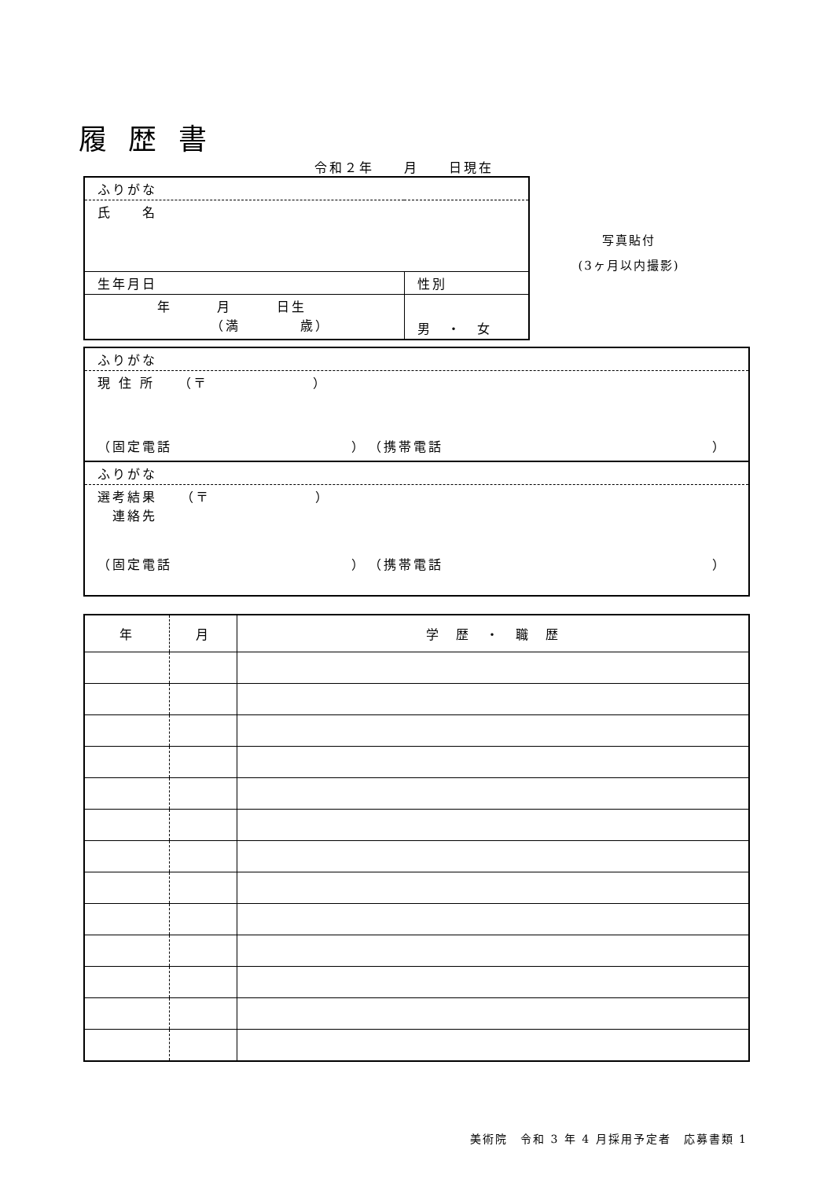履 歴 書
令和２年　　月　　日現在
| ふりがな | |
| 氏 名 | |
| 生年月日 | 性別 |
| 年 月 日生 （満 歳） | 男 ・ 女 |
写真貼付
(3ヶ月以内撮影)
| ふりがな |
| 現 住 所 （〒 ） （固定電話 ） （携帯電話 ） |
| ふりがな |
| 選考結果 （〒 ） 連絡先 （固定電話 ） （携帯電話 ） |
| 年 | 月 | 学 歴 ・ 職 歴 |
| --- | --- | --- |
美術院　令和 3 年 4 月採用予定者　応募書類 1